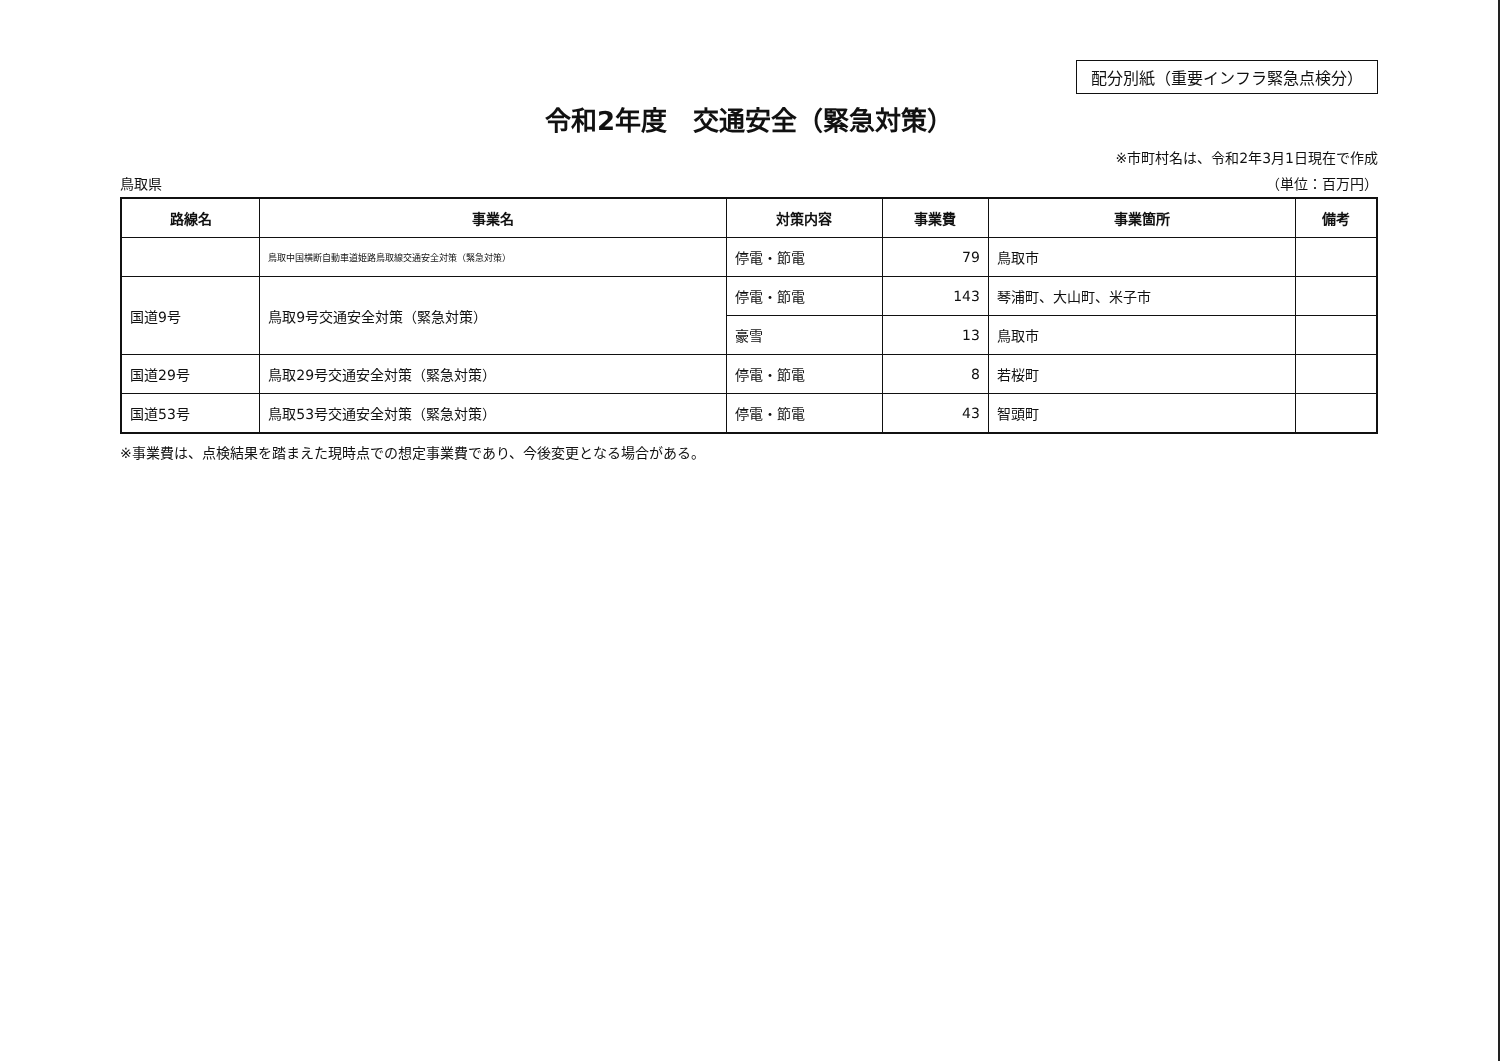配分別紙（重要インフラ緊急点検分）
令和2年度　交通安全（緊急対策）
※市町村名は、令和2年3月1日現在で作成
鳥取県 （単位：百万円）
| 路線名 | 事業名 | 対策内容 | 事業費 | 事業箇所 | 備考 |
| --- | --- | --- | --- | --- | --- |
| | 鳥取中国横断自動車道姫路鳥取線交通安全対策（緊急対策） | 停電・節電 | 79 | 鳥取市 | |
| 国道9号 | 鳥取9号交通安全対策（緊急対策） | 停電・節電 | 143 | 琴浦町、大山町、米子市 | |
| | | 豪雪 | 13 | 鳥取市 | |
| 国道29号 | 鳥取29号交通安全対策（緊急対策） | 停電・節電 | 8 | 若桜町 | |
| 国道53号 | 鳥取53号交通安全対策（緊急対策） | 停電・節電 | 43 | 智頭町 | |
※事業費は、点検結果を踏まえた現時点での想定事業費であり、今後変更となる場合がある。